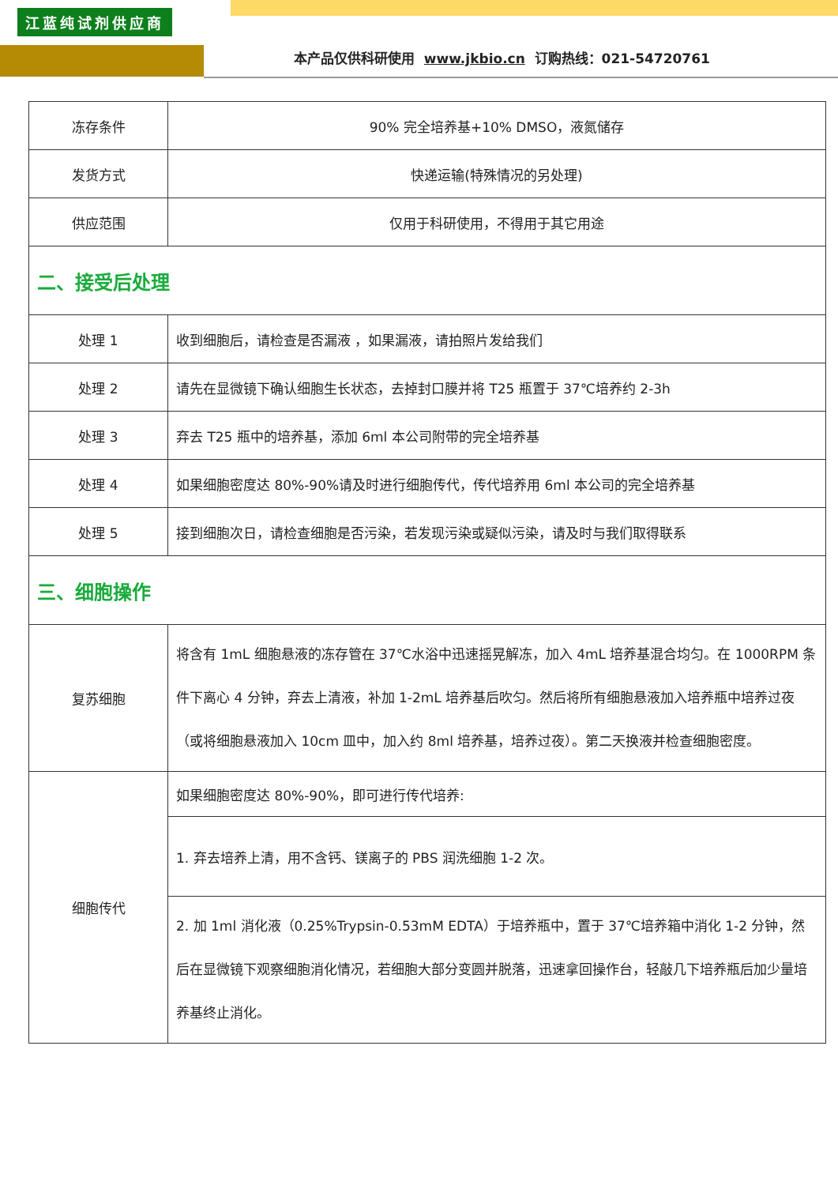江蓝纯试剂供应商
本产品仅供科研使用 www.jkbio.cn 订购热线：021-54720761
| 冻存条件 | 90% 完全培养基+10% DMSO，液氮储存 |
| 发货方式 | 快递运输(特殊情况的另处理) |
| 供应范围 | 仅用于科研使用，不得用于其它用途 |
| 二、接受后处理 | |
| 处理 1 | 收到细胞后，请检查是否漏液 ，如果漏液，请拍照片发给我们 |
| 处理 2 | 请先在显微镜下确认细胞生长状态，去掉封口膜并将 T25 瓶置于 37℃培养约 2-3h |
| 处理 3 | 弃去 T25 瓶中的培养基，添加 6ml 本公司附带的完全培养基 |
| 处理 4 | 如果细胞密度达 80%-90%请及时进行细胞传代，传代培养用 6ml 本公司的完全培养基 |
| 处理 5 | 接到细胞次日，请检查细胞是否污染，若发现污染或疑似污染，请及时与我们取得联系 |
| 三、细胞操作 | |
| 复苏细胞 | 将含有 1mL 细胞悬液的冻存管在 37℃水浴中迅速摇晃解冻，加入 4mL 培养基混合均匀。在 1000RPM 条件下离心 4 分钟，弃去上清液，补加 1-2mL 培养基后吹匀。然后将所有细胞悬液加入培养瓶中培养过夜（或将细胞悬液加入 10cm 皿中，加入约 8ml 培养基，培养过夜）。第二天换液并检查细胞密度。 |
| 细胞传代 | 如果细胞密度达 80%-90%，即可进行传代培养: |
| | 1. 弃去培养上清，用不含钙、镁离子的 PBS 润洗细胞 1-2 次。 |
| | 2. 加 1ml 消化液（0.25%Trypsin-0.53mM EDTA）于培养瓶中，置于 37℃培养箱中消化 1-2 分钟，然后在显微镜下观察细胞消化情况，若细胞大部分变圆并脱落，迅速拿回操作台，轻敲几下培养瓶后加少量培养基终止消化。 |